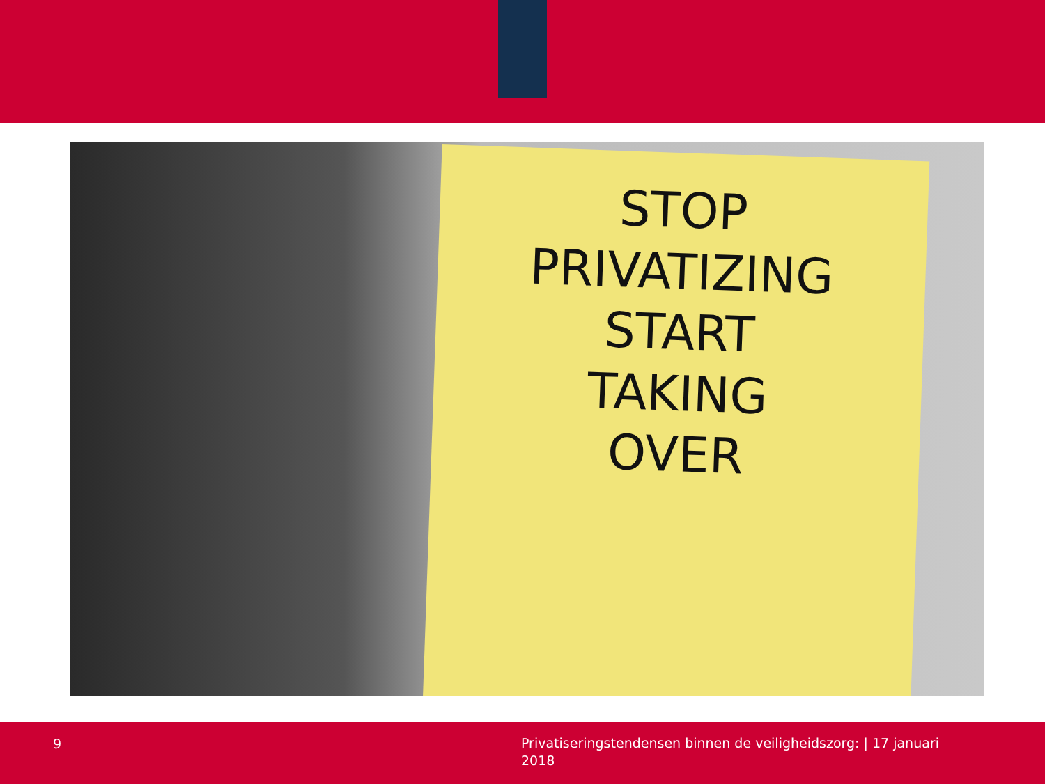STOP
PRIVATIZING
START
TAKING
OVER
9
Privatiseringstendensen binnen de veiligheidszorg: | 17 januari 2018